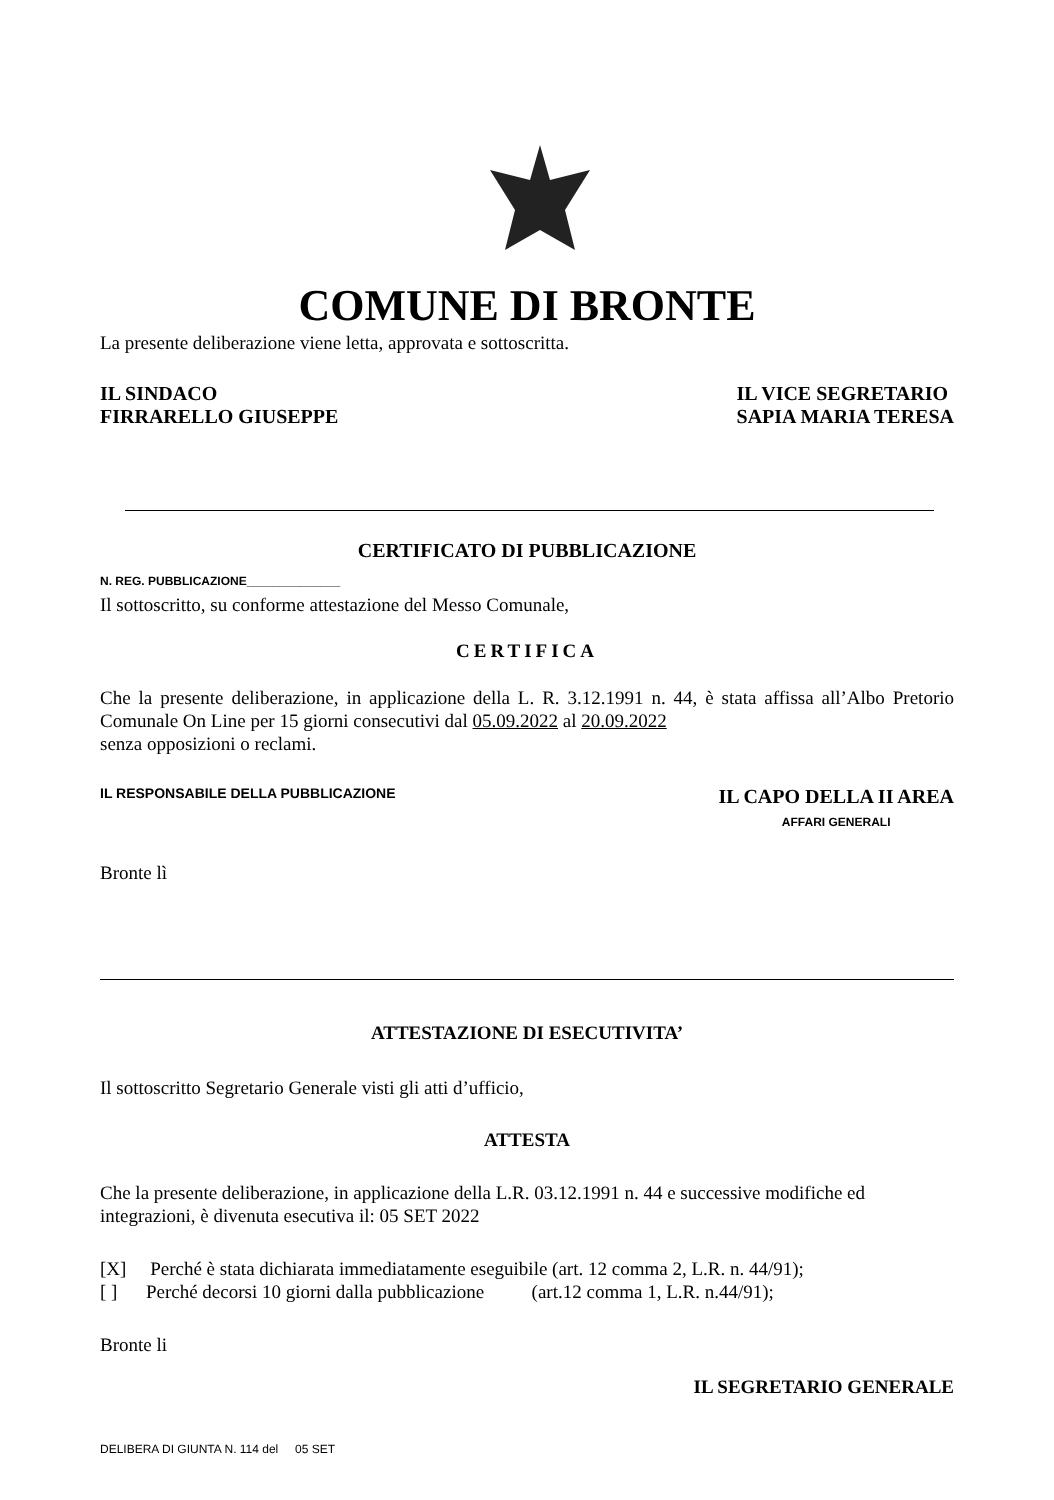COMUNE DI BRONTE
La presente deliberazione viene letta, approvata e sottoscritta.
IL SINDACO
FIRRARELLO GIUSEPPE
IL VICE SEGRETARIO
SAPIA MARIA TERESA
CERTIFICATO DI PUBBLICAZIONE
N. REG. PUBBLICAZIONE______________
Il sottoscritto, su conforme attestazione del Messo Comunale,
CERTIFICA
Che la presente deliberazione, in applicazione della L. R. 3.12.1991 n. 44, è stata affissa all’Albo Pretorio Comunale On Line per 15 giorni consecutivi dal 05.09.2022 al 20.09.2022
senza opposizioni o reclami.
IL RESPONSABILE DELLA PUBBLICAZIONE
IL CAPO DELLA II AREA
AFFARI GENERALI
Bronte lì
ATTESTAZIONE DI ESECUTIVITA’
Il sottoscritto Segretario Generale visti gli atti d’ufficio,
ATTESTA
Che la presente deliberazione, in applicazione della L.R. 03.12.1991 n. 44 e successive modifiche ed integrazioni, è divenuta esecutiva il: 05 SET 2022
[X] Perché è stata dichiarata immediatamente eseguibile (art. 12 comma 2, L.R. n. 44/91);
[ ] Perché decorsi 10 giorni dalla pubblicazione (art.12 comma 1, L.R. n.44/91);
Bronte li
IL SEGRETARIO GENERALE
DELIBERA DI GIUNTA N. 114 del 05 SET